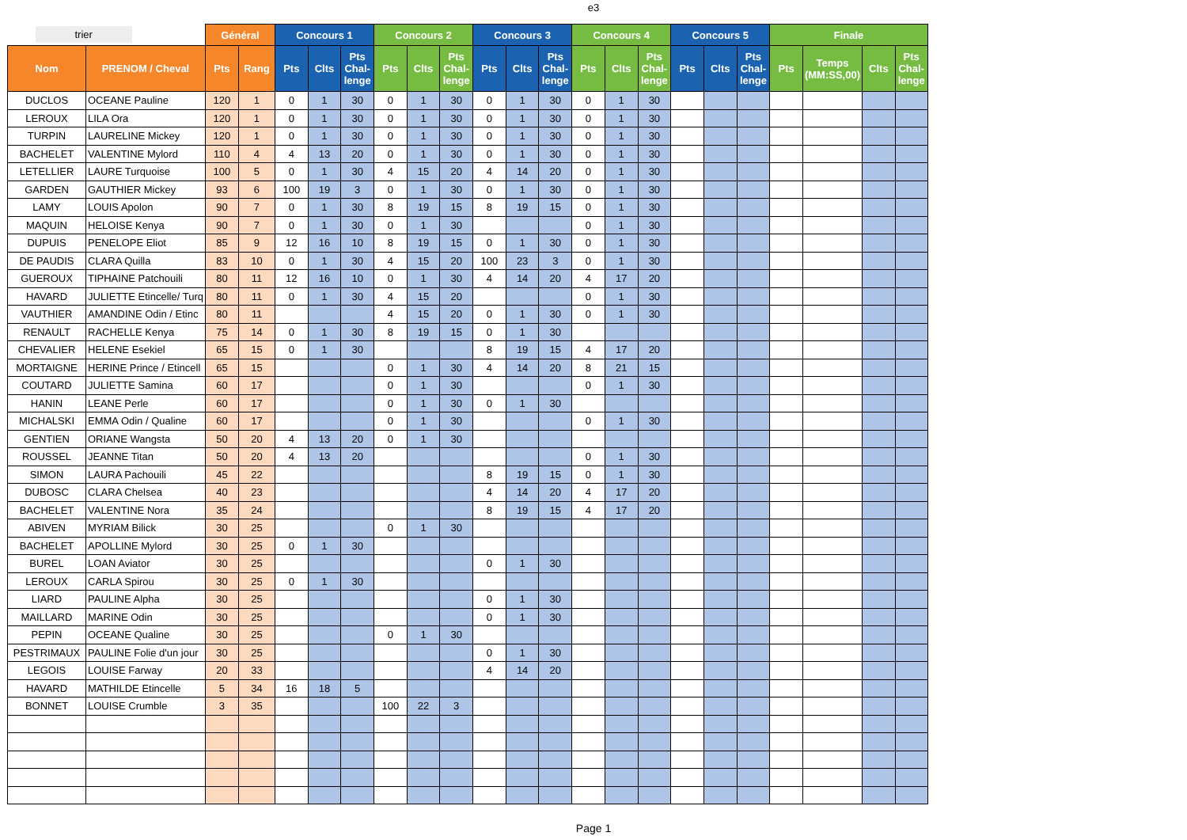e3
| trier | | Général | | Concours 1 | | | Concours 2 | | | Concours 3 | | | Concours 4 | | | Concours 5 | | | Finale | | | |
| Nom | PRENOM / Cheval | Pts | Rang | Pts | Clts | Pts Chal- lenge | Pts | Clts | Pts Chal- lenge | Pts | Clts | Pts Chal- lenge | Pts | Clts | Pts Chal- lenge | Pts | Clts | Pts Chal- lenge | Pts | Temps (MM:SS,00) | Clts | Pts Chal- lenge |
| DUCLOS | OCEANE Pauline | 120 | 1 | 0 | 1 | 30 | 0 | 1 | 30 | 0 | 1 | 30 | 0 | 1 | 30 | | | | | | | |
| LEROUX | LILA Ora | 120 | 1 | 0 | 1 | 30 | 0 | 1 | 30 | 0 | 1 | 30 | 0 | 1 | 30 | | | | | | | |
| TURPIN | LAURELINE Mickey | 120 | 1 | 0 | 1 | 30 | 0 | 1 | 30 | 0 | 1 | 30 | 0 | 1 | 30 | | | | | | | |
| BACHELET | VALENTINE Mylord | 110 | 4 | 4 | 13 | 20 | 0 | 1 | 30 | 0 | 1 | 30 | 0 | 1 | 30 | | | | | | | |
| LETELLIER | LAURE Turquoise | 100 | 5 | 0 | 1 | 30 | 4 | 15 | 20 | 4 | 14 | 20 | 0 | 1 | 30 | | | | | | | |
| GARDEN | GAUTHIER Mickey | 93 | 6 | 100 | 19 | 3 | 0 | 1 | 30 | 0 | 1 | 30 | 0 | 1 | 30 | | | | | | | |
| LAMY | LOUIS Apolon | 90 | 7 | 0 | 1 | 30 | 8 | 19 | 15 | 8 | 19 | 15 | 0 | 1 | 30 | | | | | | | |
| MAQUIN | HELOISE Kenya | 90 | 7 | 0 | 1 | 30 | 0 | 1 | 30 | | | | 0 | 1 | 30 | | | | | | | |
| DUPUIS | PENELOPE Eliot | 85 | 9 | 12 | 16 | 10 | 8 | 19 | 15 | 0 | 1 | 30 | 0 | 1 | 30 | | | | | | | |
| DE PAUDIS | CLARA Quilla | 83 | 10 | 0 | 1 | 30 | 4 | 15 | 20 | 100 | 23 | 3 | 0 | 1 | 30 | | | | | | | |
| GUEROUX | TIPHAINE Patchouili | 80 | 11 | 12 | 16 | 10 | 0 | 1 | 30 | 4 | 14 | 20 | 4 | 17 | 20 | | | | | | | |
| HAVARD | JULIETTE Etincelle/ Turq | 80 | 11 | 0 | 1 | 30 | 4 | 15 | 20 | | | | 0 | 1 | 30 | | | | | | | |
| VAUTHIER | AMANDINE Odin / Etinc | 80 | 11 | | | | 4 | 15 | 20 | 0 | 1 | 30 | 0 | 1 | 30 | | | | | | | |
| RENAULT | RACHELLE Kenya | 75 | 14 | 0 | 1 | 30 | 8 | 19 | 15 | 0 | 1 | 30 | | | | | | | | | | |
| CHEVALIER | HELENE Esekiel | 65 | 15 | 0 | 1 | 30 | | | | 8 | 19 | 15 | 4 | 17 | 20 | | | | | | | |
| MORTAIGNE | HERINE Prince / Etincell | 65 | 15 | | | | 0 | 1 | 30 | 4 | 14 | 20 | 8 | 21 | 15 | | | | | | | |
| COUTARD | JULIETTE Samina | 60 | 17 | | | | 0 | 1 | 30 | | | | 0 | 1 | 30 | | | | | | | |
| HANIN | LEANE Perle | 60 | 17 | | | | 0 | 1 | 30 | 0 | 1 | 30 | | | | | | | | | | |
| MICHALSKI | EMMA Odin / Qualine | 60 | 17 | | | | 0 | 1 | 30 | | | | 0 | 1 | 30 | | | | | | | |
| GENTIEN | ORIANE Wangsta | 50 | 20 | 4 | 13 | 20 | 0 | 1 | 30 | | | | | | | | | | | | | |
| ROUSSEL | JEANNE Titan | 50 | 20 | 4 | 13 | 20 | | | | | | | 0 | 1 | 30 | | | | | | | |
| SIMON | LAURA Pachouili | 45 | 22 | | | | | | | 8 | 19 | 15 | 0 | 1 | 30 | | | | | | | |
| DUBOSC | CLARA Chelsea | 40 | 23 | | | | | | | 4 | 14 | 20 | 4 | 17 | 20 | | | | | | | |
| BACHELET | VALENTINE Nora | 35 | 24 | | | | | | | 8 | 19 | 15 | 4 | 17 | 20 | | | | | | | |
| ABIVEN | MYRIAM Bilick | 30 | 25 | | | | 0 | 1 | 30 | | | | | | | | | | | | | |
| BACHELET | APOLLINE Mylord | 30 | 25 | 0 | 1 | 30 | | | | | | | | | | | | | | | | |
| BUREL | LOAN Aviator | 30 | 25 | | | | | | | 0 | 1 | 30 | | | | | | | | | | |
| LEROUX | CARLA Spirou | 30 | 25 | 0 | 1 | 30 | | | | | | | | | | | | | | | | |
| LIARD | PAULINE Alpha | 30 | 25 | | | | | | | 0 | 1 | 30 | | | | | | | | | | |
| MAILLARD | MARINE Odin | 30 | 25 | | | | | | | 0 | 1 | 30 | | | | | | | | | | |
| PEPIN | OCEANE Qualine | 30 | 25 | | | | 0 | 1 | 30 | | | | | | | | | | | | | |
| PESTRIMAUX | PAULINE Folie d'un jour | 30 | 25 | | | | | | | 0 | 1 | 30 | | | | | | | | | | |
| LEGOIS | LOUISE Farway | 20 | 33 | | | | | | | 4 | 14 | 20 | | | | | | | | | | |
| HAVARD | MATHILDE Etincelle | 5 | 34 | 16 | 18 | 5 | | | | | | | | | | | | | | | | |
| BONNET | LOUISE Crumble | 3 | 35 | | | | 100 | 22 | 3 | | | | | | | | | | | | | |
Page 1